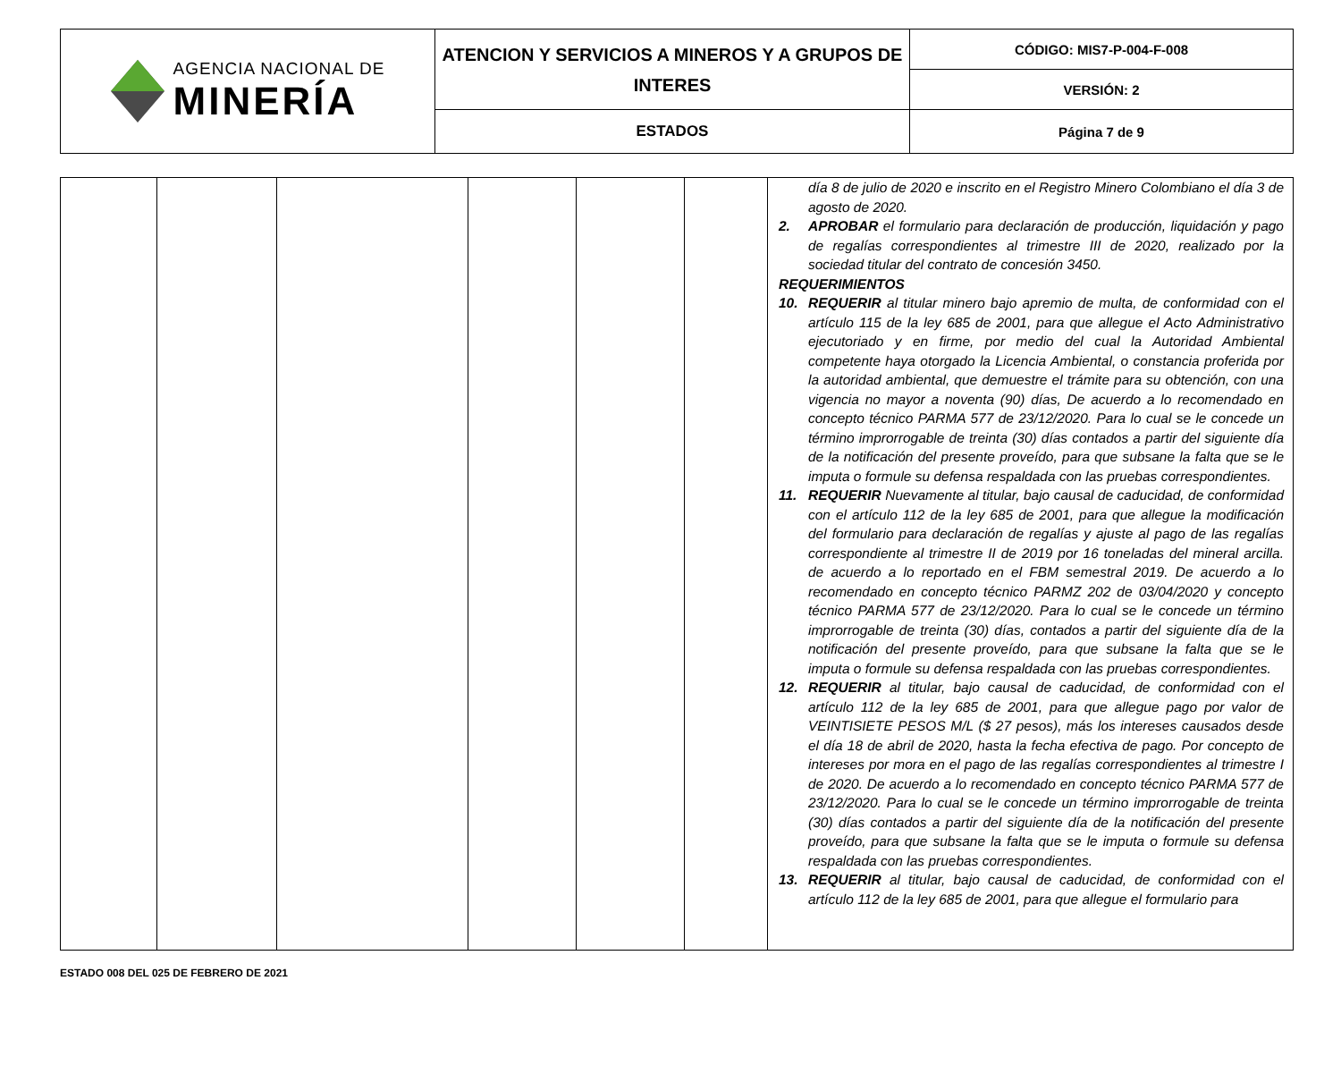| AGENCIA NACIONAL DE MINERÍA | ATENCION Y SERVICIOS A MINEROS Y A GRUPOS DE INTERES | CÓDIGO: MIS7-P-004-F-008 |
| | | VERSIÓN: 2 |
| | ESTADOS | Página 7 de 9 |
| | | | | | | día 8 de julio de 2020 e inscrito en el Registro Minero Colombiano el día 3 de agosto de 2020. 2. APROBAR el formulario para declaración de producción, liquidación y pago de regalías correspondientes al trimestre III de 2020, realizado por la sociedad titular del contrato de concesión 3450. REQUERIMIENTOS 10. REQUERIR al titular minero bajo apremio de multa, de conformidad con el artículo 115 de la ley 685 de 2001, para que allegue el Acto Administrativo ejecutoriado y en firme, por medio del cual la Autoridad Ambiental competente haya otorgado la Licencia Ambiental, o constancia proferida por la autoridad ambiental, que demuestre el trámite para su obtención, con una vigencia no mayor a noventa (90) días, De acuerdo a lo recomendado en concepto técnico PARMA 577 de 23/12/2020. Para lo cual se le concede un término improrrogable de treinta (30) días contados a partir del siguiente día de la notificación del presente proveído, para que subsane la falta que se le imputa o formule su defensa respaldada con las pruebas correspondientes. 11. REQUERIR Nuevamente al titular, bajo causal de caducidad, de conformidad con el artículo 112 de la ley 685 de 2001, para que allegue la modificación del formulario para declaración de regalías y ajuste al pago de las regalías correspondiente al trimestre II de 2019 por 16 toneladas del mineral arcilla. de acuerdo a lo reportado en el FBM semestral 2019. De acuerdo a lo recomendado en concepto técnico PARMZ 202 de 03/04/2020 y concepto técnico PARMA 577 de 23/12/2020. Para lo cual se le concede un término improrrogable de treinta (30) días, contados a partir del siguiente día de la notificación del presente proveído, para que subsane la falta que se le imputa o formule su defensa respaldada con las pruebas correspondientes. 12. REQUERIR al titular, bajo causal de caducidad, de conformidad con el artículo 112 de la ley 685 de 2001, para que allegue pago por valor de VEINTISIETE PESOS M/L ($ 27 pesos), más los intereses causados desde el día 18 de abril de 2020, hasta la fecha efectiva de pago. Por concepto de intereses por mora en el pago de las regalías correspondientes al trimestre I de 2020. De acuerdo a lo recomendado en concepto técnico PARMA 577 de 23/12/2020. Para lo cual se le concede un término improrrogable de treinta (30) días contados a partir del siguiente día de la notificación del presente proveído, para que subsane la falta que se le imputa o formule su defensa respaldada con las pruebas correspondientes. 13. REQUERIR al titular, bajo causal de caducidad, de conformidad con el artículo 112 de la ley 685 de 2001, para que allegue el formulario para |
ESTADO 008 DEL 025 DE FEBRERO DE 2021